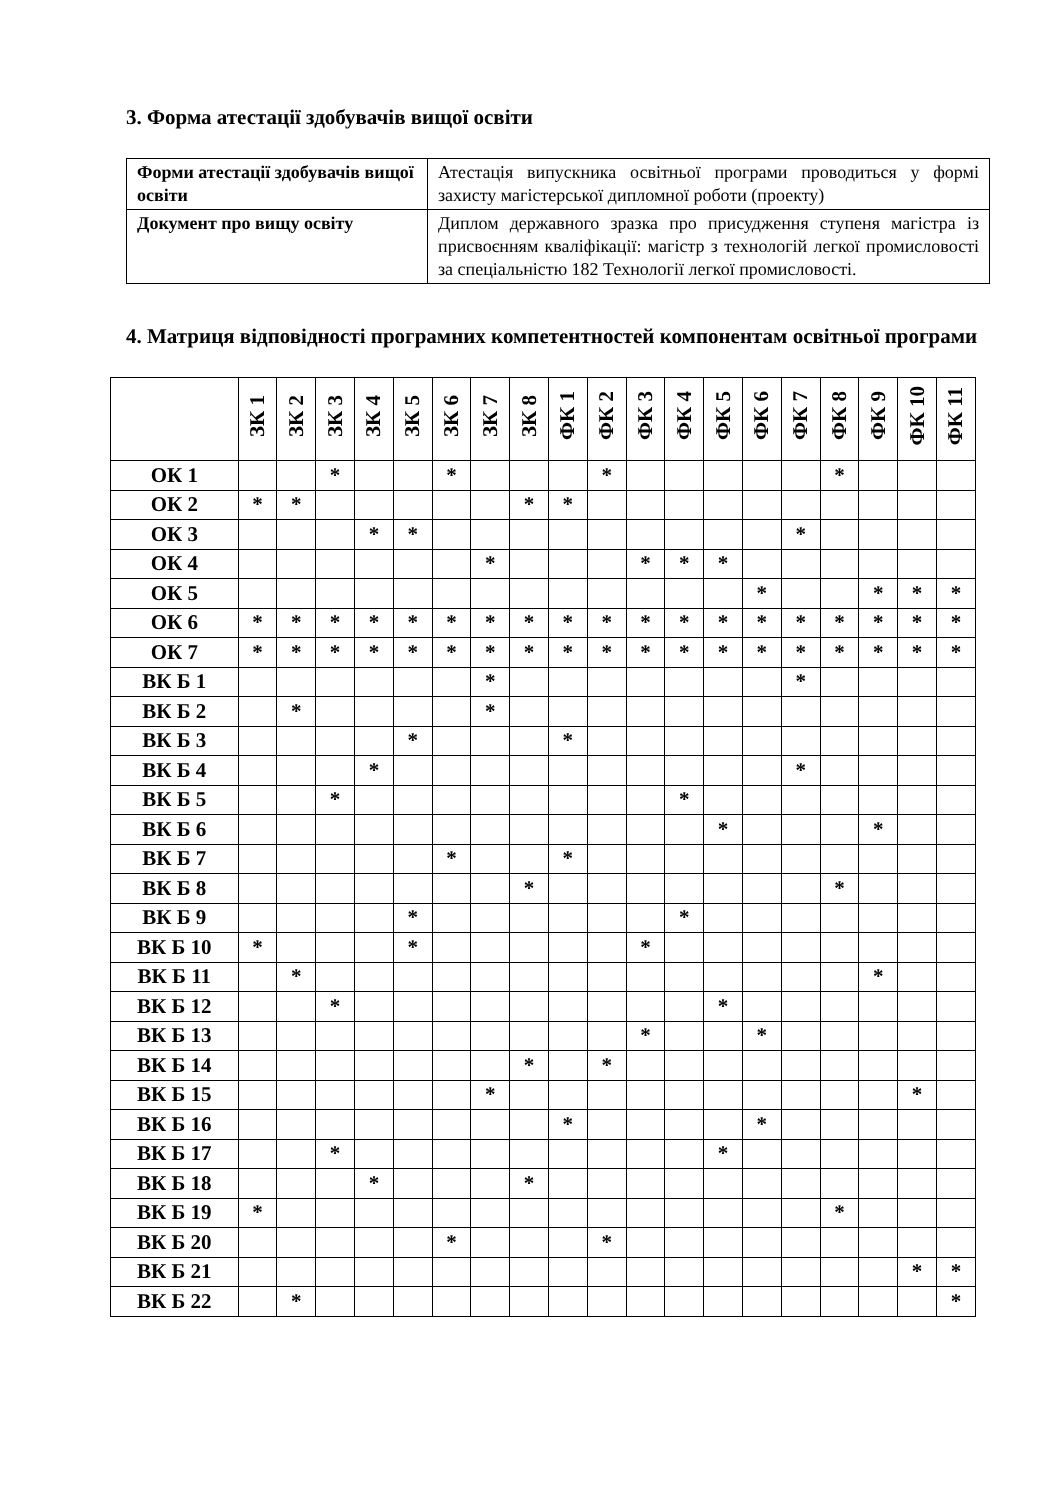3. Форма атестації здобувачів вищої освіти
| Форми атестації здобувачів вищої освіти | Атестація випускника освітньої програми проводиться у формі захисту магістерської дипломної роботи (проекту) |
| Документ про вищу освіту | Диплом державного зразка про присудження ступеня магістра із присвоєнням кваліфікації: магістр з технологій легкої промисловості за спеціальністю 182 Технології легкої промисловості. |
4. Матриця відповідності програмних компетентностей компонентам освітньої програми
| | ЗК 1 | ЗК 2 | ЗК 3 | ЗК 4 | ЗК 5 | ЗК 6 | ЗК 7 | ЗК 8 | ФК 1 | ФК 2 | ФК 3 | ФК 4 | ФК 5 | ФК 6 | ФК 7 | ФК 8 | ФК 9 | ФК 10 | ФК 11 |
| ОК 1 | | | * | | | * | | | | * | | | | | | * | | | |
| ОК 2 | * | * | | | | | | * | * | | | | | | | | | | |
| ОК 3 | | | | * | * | | | | | | | | | | * | | | | |
| ОК 4 | | | | | | | * | | | | * | * | * | | | | | | |
| ОК 5 | | | | | | | | | | | | | | * | | | * | * | * |
| ОК 6 | * | * | * | * | * | * | * | * | * | * | * | * | * | * | * | * | * | * | * |
| ОК 7 | * | * | * | * | * | * | * | * | * | * | * | * | * | * | * | * | * | * | * |
| ВК Б 1 | | | | | | | * | | | | | | | | * | | | | |
| ВК Б 2 | | * | | | | | * | | | | | | | | | | | | |
| ВК Б 3 | | | | | * | | | | * | | | | | | | | | | |
| ВК Б 4 | | | | * | | | | | | | | | | | * | | | | |
| ВК Б 5 | | | * | | | | | | | | | * | | | | | | | |
| ВК Б 6 | | | | | | | | | | | | | * | | | | * | | |
| ВК Б 7 | | | | | | * | | | * | | | | | | | | | | |
| ВК Б 8 | | | | | | | | * | | | | | | | | * | | | |
| ВК Б 9 | | | | | * | | | | | | | * | | | | | | | |
| ВК Б 10 | * | | | | * | | | | | | * | | | | | | | | |
| ВК Б 11 | | * | | | | | | | | | | | | | | | * | | |
| ВК Б 12 | | | * | | | | | | | | | | * | | | | | | |
| ВК Б 13 | | | | | | | | | | | * | | | * | | | | | |
| ВК Б 14 | | | | | | | | * | | * | | | | | | | | | |
| ВК Б 15 | | | | | | | * | | | | | | | | | | | * | |
| ВК Б 16 | | | | | | | | | * | | | | | * | | | | | |
| ВК Б 17 | | | * | | | | | | | | | | * | | | | | | |
| ВК Б 18 | | | | * | | | | * | | | | | | | | | | | |
| ВК Б 19 | * | | | | | | | | | | | | | | | * | | | |
| ВК Б 20 | | | | | | * | | | | * | | | | | | | | | |
| ВК Б 21 | | | | | | | | | | | | | | | | | | * | * |
| ВК Б 22 | | * | | | | | | | | | | | | | | | | | * |